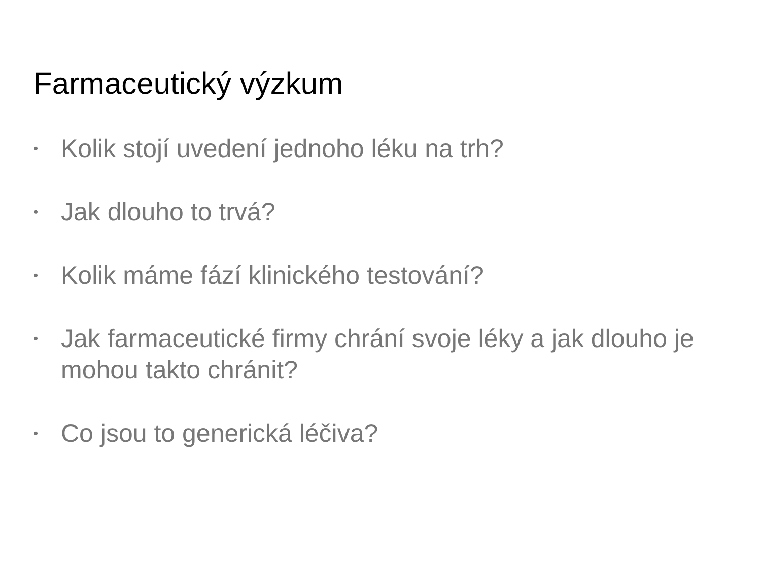Farmaceutický výzkum
• Kolik stojí uvedení jednoho léku na trh?
• Jak dlouho to trvá?
• Kolik máme fází klinického testování?
• Jak farmaceutické firmy chrání svoje léky a jak dlouho je mohou takto chránit?
• Co jsou to generická léčiva?